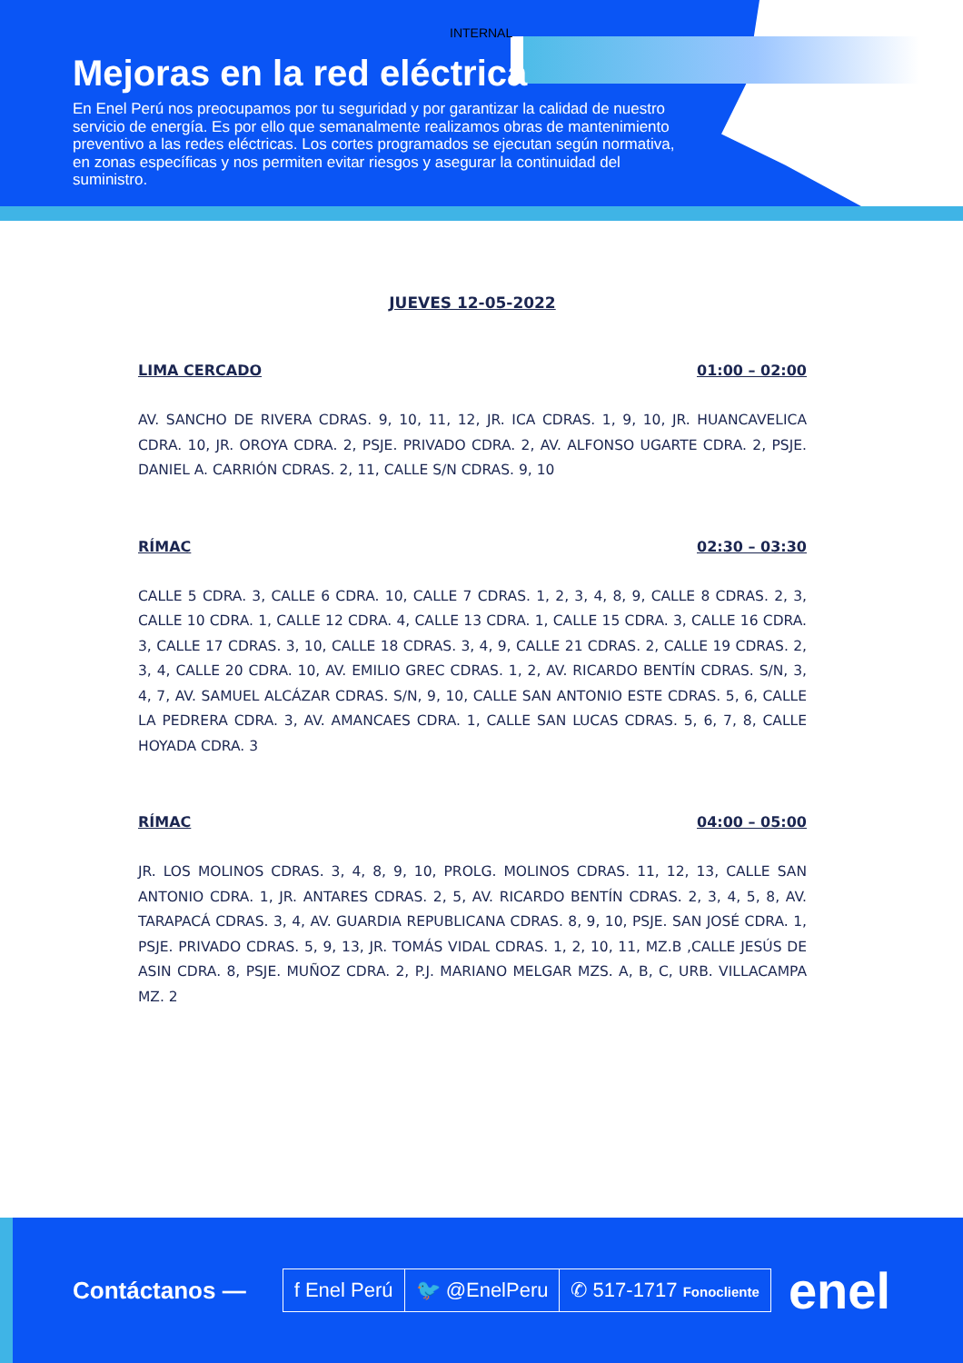INTERNAL
Mejoras en la red eléctrica
En Enel Perú nos preocupamos por tu seguridad y por garantizar la calidad de nuestro servicio de energía. Es por ello que semanalmente realizamos obras de mantenimiento preventivo a las redes eléctricas. Los cortes programados se ejecutan según normativa, en zonas específicas y nos permiten evitar riesgos y asegurar la continuidad del suministro.
JUEVES 12-05-2022
LIMA CERCADO 01:00 – 02:00
AV. SANCHO DE RIVERA CDRAS. 9, 10, 11, 12, JR. ICA CDRAS. 1, 9, 10, JR. HUANCAVELICA CDRA. 10, JR. OROYA CDRA. 2, PSJE. PRIVADO CDRA. 2, AV. ALFONSO UGARTE CDRA. 2, PSJE. DANIEL A. CARRIÓN CDRAS. 2, 11, CALLE S/N CDRAS. 9, 10
RÍMAC 02:30 – 03:30
CALLE 5 CDRA. 3, CALLE 6 CDRA. 10, CALLE 7 CDRAS. 1, 2, 3, 4, 8, 9, CALLE 8 CDRAS. 2, 3, CALLE 10 CDRA. 1, CALLE 12 CDRA. 4, CALLE 13 CDRA. 1, CALLE 15 CDRA. 3, CALLE 16 CDRA. 3, CALLE 17 CDRAS. 3, 10, CALLE 18 CDRAS. 3, 4, 9, CALLE 21 CDRAS. 2, CALLE 19 CDRAS. 2, 3, 4, CALLE 20 CDRA. 10, AV. EMILIO GREC CDRAS. 1, 2, AV. RICARDO BENTÍN CDRAS. S/N, 3, 4, 7, AV. SAMUEL ALCÁZAR CDRAS. S/N, 9, 10, CALLE SAN ANTONIO ESTE CDRAS. 5, 6, CALLE LA PEDRERA CDRA. 3, AV. AMANCAES CDRA. 1, CALLE SAN LUCAS CDRAS. 5, 6, 7, 8, CALLE HOYADA CDRA. 3
RÍMAC 04:00 – 05:00
JR. LOS MOLINOS CDRAS. 3, 4, 8, 9, 10, PROLG. MOLINOS CDRAS. 11, 12, 13, CALLE SAN ANTONIO CDRA. 1, JR. ANTARES CDRAS. 2, 5, AV. RICARDO BENTÍN CDRAS. 2, 3, 4, 5, 8, AV. TARAPACÁ CDRAS. 3, 4, AV. GUARDIA REPUBLICANA CDRAS. 8, 9, 10, PSJE. SAN JOSÉ CDRA. 1, PSJE. PRIVADO CDRAS. 5, 9, 13, JR. TOMÁS VIDAL CDRAS. 1, 2, 10, 11, MZ.B ,CALLE JESÚS DE ASIN CDRA. 8, PSJE. MUÑOZ CDRA. 2, P.J. MARIANO MELGAR MZS. A, B, C, URB. VILLACAMPA MZ. 2
Contáctanos —
f Enel Perú 🐦 @EnelPeru ✆ 517-1717 Fonocliente
enel